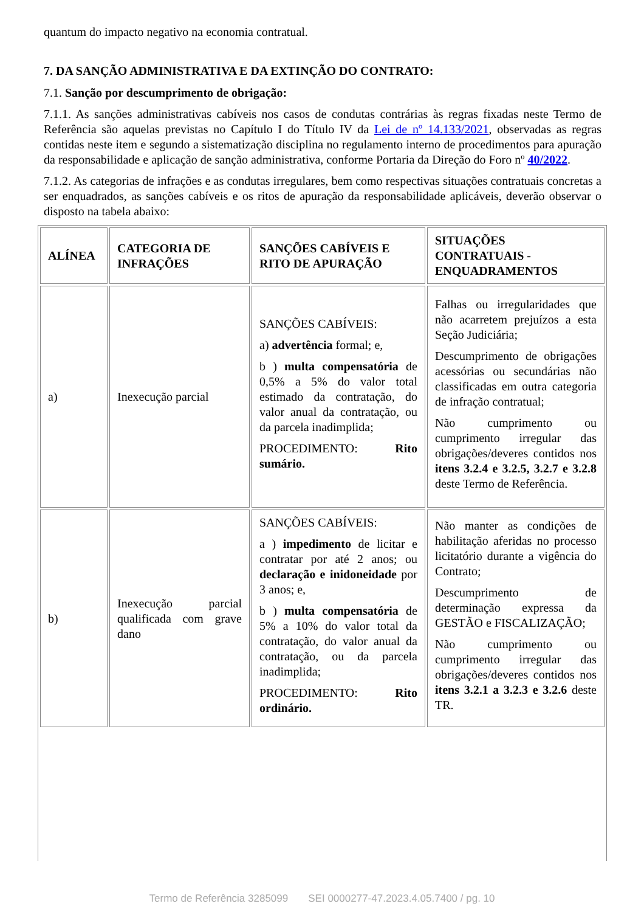quantum do impacto negativo na economia contratual.
7. DA SANÇÃO ADMINISTRATIVA E DA EXTINÇÃO DO CONTRATO:
7.1. Sanção por descumprimento de obrigação:
7.1.1. As sanções administrativas cabíveis nos casos de condutas contrárias às regras fixadas neste Termo de Referência são aquelas previstas no Capítulo I do Título IV da Lei de nº 14.133/2021, observadas as regras contidas neste item e segundo a sistematização disciplina no regulamento interno de procedimentos para apuração da responsabilidade e aplicação de sanção administrativa, conforme Portaria da Direção do Foro nº 40/2022.
7.1.2. As categorias de infrações e as condutas irregulares, bem como respectivas situações contratuais concretas a ser enquadrados, as sanções cabíveis e os ritos de apuração da responsabilidade aplicáveis, deverão observar o disposto na tabela abaixo:
| ALÍNEA | CATEGORIA DE INFRAÇÕES | SANÇÕES CABÍVEIS E RITO DE APURAÇÃO | SITUAÇÕES CONTRATUAIS - ENQUADRAMENTOS |
| --- | --- | --- | --- |
| a) | Inexecução parcial | SANÇÕES CABÍVEIS: a) advertência formal; e, b ) multa compensatória de 0,5% a 5% do valor total estimado da contratação, do valor anual da contratação, ou da parcela inadimplida; PROCEDIMENTO: Rito sumário. | Falhas ou irregularidades que não acarretem prejuízos a esta Seção Judiciária; Descumprimento de obrigações acessórias ou secundárias não classificadas em outra categoria de infração contratual; Não cumprimento ou cumprimento irregular das obrigações/deveres contidos nos itens 3.2.4 e 3.2.5, 3.2.7 e 3.2.8 deste Termo de Referência. |
| b) | Inexecução parcial qualificada com grave dano | SANÇÕES CABÍVEIS: a ) impedimento de licitar e contratar por até 2 anos; ou declaração e inidoneidade por 3 anos; e, b ) multa compensatória de 5% a 10% do valor total da contratação, do valor anual da contratação, ou da parcela inadimplida; PROCEDIMENTO: Rito ordinário. | Não manter as condições de habilitação aferidas no processo licitatório durante a vigência do Contrato; Descumprimento de determinação expressa da GESTÃO e FISCALIZAÇÃO; Não cumprimento ou cumprimento irregular das obrigações/deveres contidos nos itens 3.2.1 a 3.2.3 e 3.2.6 deste TR. |
Termo de Referência 3285099 SEI 0000277-47.2023.4.05.7400 / pg. 10